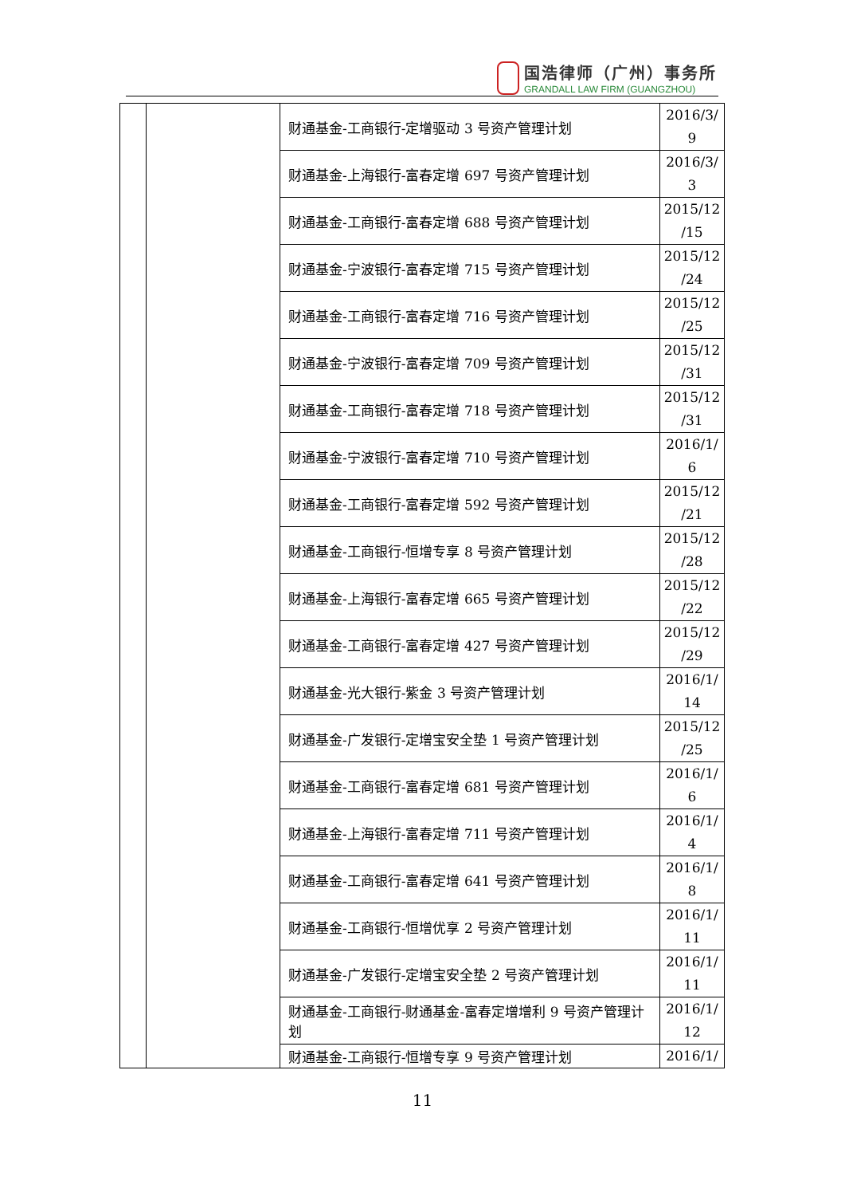国浩律师（广州）事务所
GRANDALL LAW FIRM (GUANGZHOU)
| | | 财通基金-工商银行-定增驱动 3 号资产管理计划 | 2016/3/ 9 |
| | | 财通基金-上海银行-富春定增 697 号资产管理计划 | 2016/3/ 3 |
| | | 财通基金-工商银行-富春定增 688 号资产管理计划 | 2015/12 /15 |
| | | 财通基金-宁波银行-富春定增 715 号资产管理计划 | 2015/12 /24 |
| | | 财通基金-工商银行-富春定增 716 号资产管理计划 | 2015/12 /25 |
| | | 财通基金-宁波银行-富春定增 709 号资产管理计划 | 2015/12 /31 |
| | | 财通基金-工商银行-富春定增 718 号资产管理计划 | 2015/12 /31 |
| | | 财通基金-宁波银行-富春定增 710 号资产管理计划 | 2016/1/ 6 |
| | | 财通基金-工商银行-富春定增 592 号资产管理计划 | 2015/12 /21 |
| | | 财通基金-工商银行-恒增专享 8 号资产管理计划 | 2015/12 /28 |
| | | 财通基金-上海银行-富春定增 665 号资产管理计划 | 2015/12 /22 |
| | | 财通基金-工商银行-富春定增 427 号资产管理计划 | 2015/12 /29 |
| | | 财通基金-光大银行-紫金 3 号资产管理计划 | 2016/1/ 14 |
| | | 财通基金-广发银行-定增宝安全垫 1 号资产管理计划 | 2015/12 /25 |
| | | 财通基金-工商银行-富春定增 681 号资产管理计划 | 2016/1/ 6 |
| | | 财通基金-上海银行-富春定增 711 号资产管理计划 | 2016/1/ 4 |
| | | 财通基金-工商银行-富春定增 641 号资产管理计划 | 2016/1/ 8 |
| | | 财通基金-工商银行-恒增优享 2 号资产管理计划 | 2016/1/ 11 |
| | | 财通基金-广发银行-定增宝安全垫 2 号资产管理计划 | 2016/1/ 11 |
| | | 财通基金-工商银行-财通基金-富春定增增利 9 号资产管理计划 | 2016/1/ 12 |
| | | 财通基金-工商银行-恒增专享 9 号资产管理计划 | 2016/1/ |
11